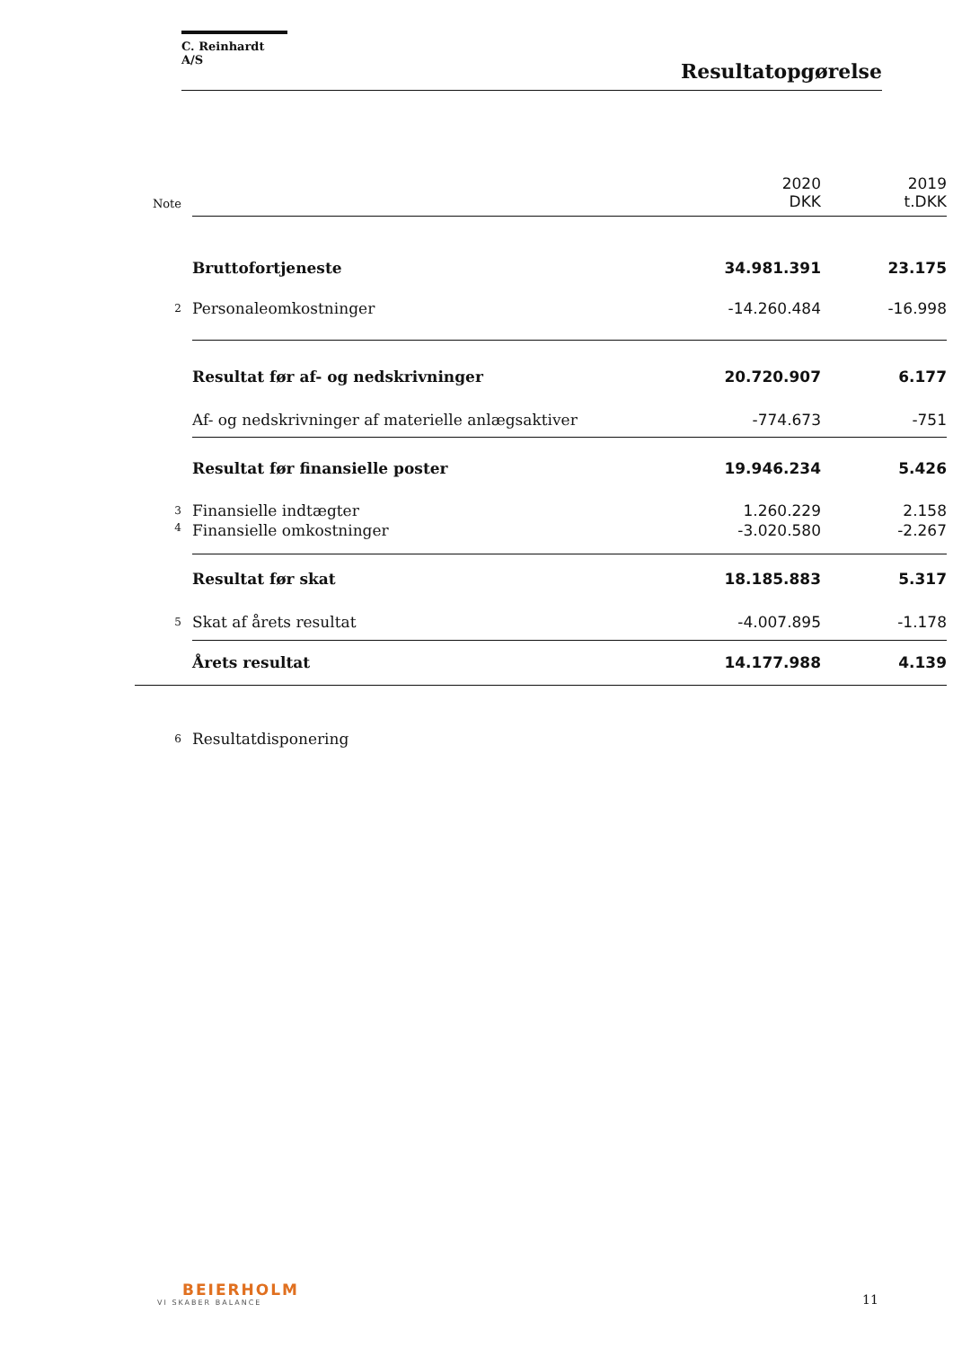C. Reinhardt A/S
Resultatopgørelse
| Note | | 2020 DKK | 2019 t.DKK |
| | Bruttofortjeneste | 34.981.391 | 23.175 |
| 2 | Personaleomkostninger | -14.260.484 | -16.998 |
| | Resultat før af- og nedskrivninger | 20.720.907 | 6.177 |
| | Af- og nedskrivninger af materielle anlægsaktiver | -774.673 | -751 |
| | Resultat før finansielle poster | 19.946.234 | 5.426 |
| 3 | Finansielle indtægter | 1.260.229 | 2.158 |
| 4 | Finansielle omkostninger | -3.020.580 | -2.267 |
| | Resultat før skat | 18.185.883 | 5.317 |
| 5 | Skat af årets resultat | -4.007.895 | -1.178 |
| | Årets resultat | 14.177.988 | 4.139 |
| 6 | Resultatdisponering | | |
BEIERHOLM
VI SKABER BALANCE
11